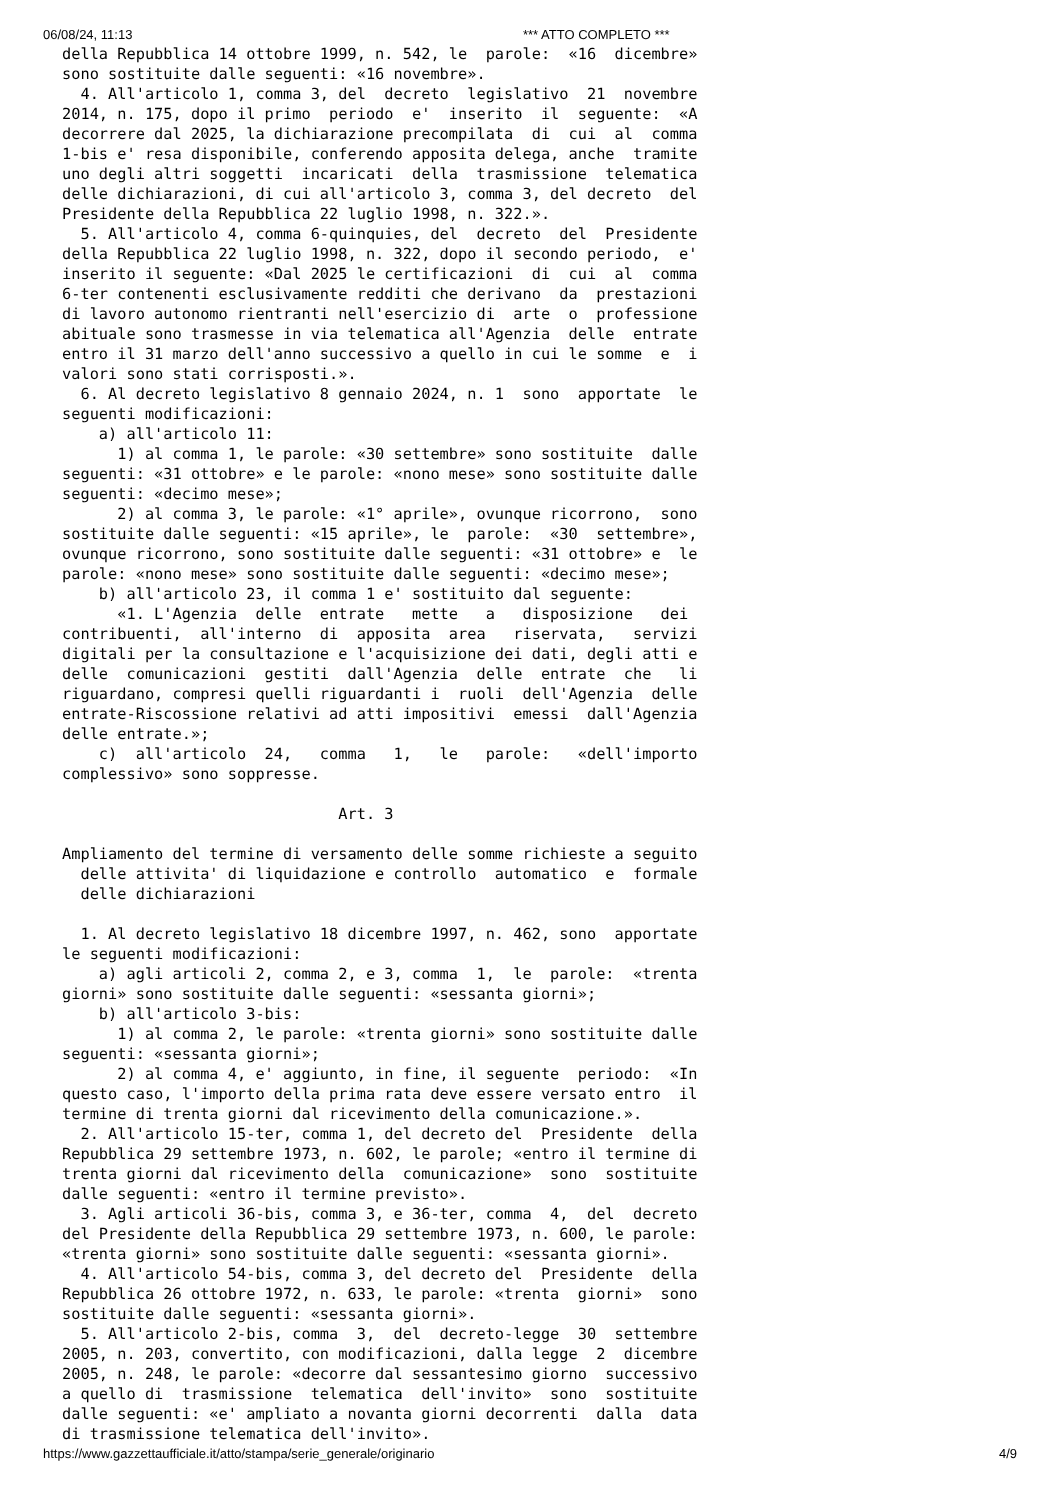06/08/24, 11:13 *** ATTO COMPLETO ***
della Repubblica 14 ottobre 1999, n. 542, le  parole:  «16  dicembre»
sono sostituite dalle seguenti: «16 novembre».
  4. All'articolo 1, comma 3, del  decreto  legislativo  21  novembre
2014, n. 175, dopo il primo  periodo  e'  inserito  il  seguente:  «A
decorrere dal 2025, la dichiarazione precompilata  di  cui  al  comma
1-bis e' resa disponibile, conferendo apposita delega, anche  tramite
uno degli altri soggetti  incaricati  della  trasmissione  telematica
delle dichiarazioni, di cui all'articolo 3, comma 3, del decreto  del
Presidente della Repubblica 22 luglio 1998, n. 322.».
  5. All'articolo 4, comma 6-quinquies, del  decreto  del  Presidente
della Repubblica 22 luglio 1998, n. 322, dopo il secondo periodo,  e'
inserito il seguente: «Dal 2025 le certificazioni  di  cui  al  comma
6-ter contenenti esclusivamente redditi che derivano  da  prestazioni
di lavoro autonomo rientranti nell'esercizio di  arte  o  professione
abituale sono trasmesse in via telematica all'Agenzia  delle  entrate
entro il 31 marzo dell'anno successivo a quello in cui le somme  e  i
valori sono stati corrisposti.».
  6. Al decreto legislativo 8 gennaio 2024, n. 1  sono  apportate  le
seguenti modificazioni:
    a) all'articolo 11:
      1) al comma 1, le parole: «30 settembre» sono sostituite  dalle
seguenti: «31 ottobre» e le parole: «nono mese» sono sostituite dalle
seguenti: «decimo mese»;
      2) al comma 3, le parole: «1° aprile», ovunque ricorrono,  sono
sostituite dalle seguenti: «15 aprile», le  parole:  «30  settembre»,
ovunque ricorrono, sono sostituite dalle seguenti: «31 ottobre» e  le
parole: «nono mese» sono sostituite dalle seguenti: «decimo mese»;
    b) all'articolo 23, il comma 1 e' sostituito dal seguente:
      «1. L'Agenzia  delle  entrate   mette   a   disposizione   dei
contribuenti,  all'interno  di  apposita  area   riservata,   servizi
digitali per la consultazione e l'acquisizione dei dati, degli atti e
delle  comunicazioni  gestiti  dall'Agenzia  delle  entrate  che   li
riguardano, compresi quelli riguardanti i  ruoli  dell'Agenzia  delle
entrate-Riscossione relativi ad atti impositivi  emessi  dall'Agenzia
delle entrate.»;
    c)  all'articolo  24,   comma   1,   le   parole:   «dell'importo
complessivo» sono soppresse.

                              Art. 3

Ampliamento del termine di versamento delle somme richieste a seguito
  delle attivita' di liquidazione e controllo  automatico  e  formale
  delle dichiarazioni

  1. Al decreto legislativo 18 dicembre 1997, n. 462, sono  apportate
le seguenti modificazioni:
    a) agli articoli 2, comma 2, e 3, comma  1,  le  parole:  «trenta
giorni» sono sostituite dalle seguenti: «sessanta giorni»;
    b) all'articolo 3-bis:
      1) al comma 2, le parole: «trenta giorni» sono sostituite dalle
seguenti: «sessanta giorni»;
      2) al comma 4, e' aggiunto, in fine, il seguente  periodo:  «In
questo caso, l'importo della prima rata deve essere versato entro  il
termine di trenta giorni dal ricevimento della comunicazione.».
  2. All'articolo 15-ter, comma 1, del decreto del  Presidente  della
Repubblica 29 settembre 1973, n. 602, le parole; «entro il termine di
trenta giorni dal ricevimento della  comunicazione»  sono  sostituite
dalle seguenti: «entro il termine previsto».
  3. Agli articoli 36-bis, comma 3, e 36-ter, comma  4,  del  decreto
del Presidente della Repubblica 29 settembre 1973, n. 600, le parole:
«trenta giorni» sono sostituite dalle seguenti: «sessanta giorni».
  4. All'articolo 54-bis, comma 3, del decreto del  Presidente  della
Repubblica 26 ottobre 1972, n. 633, le parole: «trenta  giorni»  sono
sostituite dalle seguenti: «sessanta giorni».
  5. All'articolo 2-bis, comma  3,  del  decreto-legge  30  settembre
2005, n. 203, convertito, con modificazioni, dalla legge  2  dicembre
2005, n. 248, le parole: «decorre dal sessantesimo giorno  successivo
a quello di  trasmissione  telematica  dell'invito»  sono  sostituite
dalle seguenti: «e' ampliato a novanta giorni decorrenti  dalla  data
di trasmissione telematica dell'invito».
https://www.gazzettaufficiale.it/atto/stampa/serie_generale/originario 4/9